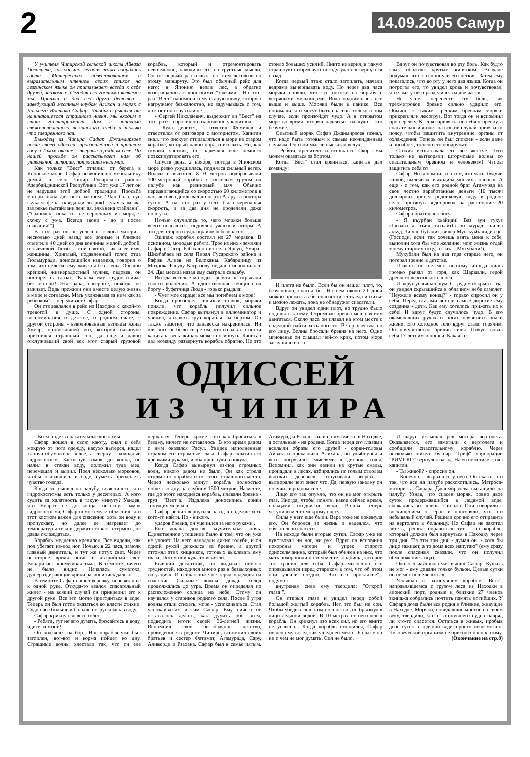2
14.09.2005 Самур
У учителя Чипирской сельской школы Айваза Гюлалиева, как обычно, сегодня тоже собрались гости. Интересным повествованием и выразительным чтением своих стихов на лезгинском языке он притягивает всегда к себе друзей, знакомых. Сегодня его гостями являемся мы. Пришли и два его друга детства - заведующий местным клубом Алихан и моряк с Дальнего Востока Сафар. Чтобы скрыться от начинающегося страшного ливня, мы входим в этот гостеприимный дом с запахами свежеиспеченного лезгинского хлеба и только что заваренного чая.
Выходец из Чипира Сафар Джанмирзоев после своей одиссеи, произошедшей в прошлом году в Тихом океане, - впервые в родном селе. По нашей просьбе он рассказывает нам об уникальной истории, потрясшей весь мир.
Как только "Вест" отчалил от берега в Японское море, Сафар позвонил по мобильнику домой, в село Чипир Гусарского района Азербайджанской Республики. Вот уже 17 лет он не нарушал этой доброй традиции. Просьба матери была для него законом: "Чан бала, вун гьуьлел фена хкведалди зи рикI куьтягь жезва, заз рекье гьатайлани зенг ая, элкъвена хтайлани". ("Сыночек, пока ты не вернешься из моря, я схожу с ума. Всегда звони - до и после плавания!")
В этот раз он не услышал голоса матери - несколько дней назад все родные и близкие отметили 40 дней со дня кончины милой, доброй, отзывчивой Тютю - этой святой, как и ее имя, женщины. Хриплый, подавленный голос отца Гюльмурада, доносящийся издалека, говорил о том, что нелегко ему живется без жены. Обычно крепкий, жизнерадостный мужик, овдовев, он постарел на глазах. "Как же ему трудно сейчас без матери! Эта рана, наверное, никогда не заживет. Ведь прожили они вместе целую жизнь в мире и согласии. Мать ухаживала за ним как за ребенком", - переживает Сафар.
Он отправлялся в рейс из Находки с какой-то тревогой в душе. С одной стороны, воспоминания о детстве, о родном очаге, с другой стороны - взволнованные взгляды жены Хумар, провожавшей его, которой накануне приснился страшный сон, да еще и давно отслуживший свой век этот старый грузовой корабль, который и отремонтировать невозможно, наводили его на грустные мысли. Он не первый раз плавал на этом лесовозе по этому маршруту. Это был обычный рейс для него: в Японию везли лес, а обратно возвращались с японскими "тачками". На этот раз "Вест" напоминал ему старую клячу, которую нагружают безжалостно, не задумываясь о том, дотянет она груз или нет.
- Сергей Николаевич, выдержит ли "Вест" на этот раз? - спросил он озабоченно у капитана.
- Куда денется, - ответил Фомичев и отвертелся от разговора с мотористом. Капитан знал, что рискует отправляться в море на старом корабле, который давно пора списывать. Но, как скупой частник, он надеялся еще немного поэксплуатировать его.
Спустя день, 2 ноября, погода в Японском море резко ухудшилась, поднялся сильный ветер. Волны с высотою 8-10 метров подбрасывали 100-метровый корабль с тяжелым грузом на палубе как резиновый мяч. Обычно передвигающийся со скоростью 60 километров в час, лесовоз доплывал до порта Атару за полтора суток. А на этот раз у него была черепашья скорость, и за два дня не проделали даже полпути.
Ночью случилось то, чего моряки больше всего опасаются: поднялся ужасный шторм. А это для старого судна крайне небезопасно.
Экипаж корабля состоял из 27 моряков. В основном, молодые ребята. Трое из них - земляки Сафара: Тагир Бабаханов из села Яргун, Умарат Шихбабаев из села Пирал Гусарского района и Рафик Алиев из Белоканы. Кабардинцу из Моздока Расулу Катразову недавно исполнилось 24. Два месяца назад ему сыграли свадьбу.
Всегда веселые молодые ребята не скрывали своего волнения. А единственная женщина на борту - буфетчица Люда - горько рыдала:
- Чует мое сердце: все мы погибнем в море!
Когда произошел сильный толчок, моряки поняли, что корабль получил сильное повреждение. Сафар выглянул в иллюминатор и увидел, что весь груз корабля -за бортом. Он также заметил, что занавеска накренилась. Ни для кого не было секретом, что из-за халатности капитана весь экипаж может погибнуть. Капитан дал команду развернуть корабль обратно. Но это стоило больших усилий. Никто не верил, в такую страшную штормовую погоду удастся вернуться назад.
Когда первый этаж стало затоплять, начали ведрами вычерпывать воду. Но через два часа моряки поняли, что это похоже на борьбу с ветряными мельницами. Вода поднималась все выше и выше. Моряки были в панике. Все понимали, что могут быть спасены только в том случае, если произойдет чудо. А в открытом море во время шторма надеяться на чудо - это безумие.
Опытный моряк Сафар Джанмирзоев понял, что надо быть готовым к самым неожиданным случаям. Он свои мысли высказал вслух:
- Ребята, крепитесь и готовьтесь. Скоро мы можем оказаться за бортом.
Когда "Вест" стал крениться, капитан дал команду:
И плота не было. Если бы он нашел плот, то, безусловно, спасся бы. На нем около 20 дней можно прожить в безопасности: есть еда и питье и можно лежать, пока не обнаружат спасатели.
Вдруг он увидел один плот, но трудно было подплыть к нему. Огромные бревна мешали ему двигаться. Около часа он плавал на этом месте с надеждой найти хоть кого-то. Ветер хлестал по его лицу. Волны бросали бревна на него. Одно мгновенье он слышал чей-то крик, потом море заглушило и его.
Вдруг он почувствовал во рту боль. Как будто язык обожгло крутым кипятком. Вначале подумал, что это лопнули его легкие. Затем ему показалось, что во рту у него два языка. Когда он потрогал его, то увидел кровь и почувствовал, что язык у него разделился на две части.
Не успел перенести эту боль, как трехметровое бревно сильно ударило его. Обычно к таким крепким бревнам моряки прикрепляли лесогруз. Вот тогда он и вспомнил про веревку. Крепко привязал он себя к бревну, а спасательный жилет на всякий случай привязал к поясу, чтобы защитить внутренние органы от охлаждения. Теперь он был спокоен - если даже и погибнет, то тело его обнаружат.
Стихия испытывала его все жестче. Чего только не вытворяли штормовые волны со спасательным бревном и человеком! Чтобы защитить себя от
Сафар. Но вспомнил и о том, что мать, будучи живой, вылечила, выходила многих больных. А еще - о том, как его родной брат Агамурад на свои честно заработанные деньги (10 тысяч долларов) провел родниковую воду в родное село, протянув водопровод на расстояние 20 километров.
Сафар обратился к богу:
- Я къурбан хьайиди! Ваз зун тухуз кIанзаватIа, гьич тахьайтIа зи мурад кьилиз акъуд. Зи чан бубадиз, вилер Муьгьуьбалидиз це. (Господи, если так хочешь взять меня к себе, выполни хотя бы мое желание: мою жизнь отдай моему старому отцу, а глаза - Мухубали!).
Мухубали был на два года старше него, он потерял зрение в детстве.
Плакать он не мог, поэтому иногда лишь громко рычал от горя, как Шарвили, герой древнего лезгинского эпоса.
И вдруг услышал шум. С трудом открыв глаза, он увидел скрывшийся в облачном небе самолет. "Неужели всему конец?" - горько спросил он у себя. Перед глазами встали самые дорогие ему создания - дети. Как ему хотелось прижать их к себе! И вдруг будто случилось чудо. В его окаменевших руках и ногах появились знаки жизни. Его холодное тело вдруг стало горячим. Он почувствовал прилив силы. Почувствовал себя 17-летним юношей. Какая-то
ОДИССЕЙ
ИЗ ЧИПИРА
- Всем надеть спасательные костюмы!
Сафар вошел в свою каюту, снял с себя мокрую от пота одежду, насухо вытерся, надел хлопчатобумажное белье, а сверху - холодный гидрокостюм. Застегнув замок до конца, он налил в стакан воду, положил туда мед, перемешал и выпил. Поел несколько морковок, чтобы оказавшись в воде, суметь преодолеть чувство голода.
Когда он вышел на палубу, выяснилось, что гидрокостюмы есть только у десятерых. А кого судить за халатность в такую минуту? Увидев, что Умарат не до конца застегнул замок гидрокостюма, Сафар помог ему и объяснил, что этот костюм важен для спасения: хоть он воду и пропускает, но далее ее нагревает до температуры тела и держит его как в термосе, не давая охлаждаться.
Корабль медленно кренился. Все видели, как пол убегает из-под ног. Ночью, в 22 часа, замолк главный двигатель, и тут же потух свет. Через некоторое время погас и аварийный свет. Воцарилась кромешная тьма. В темноте ничего не было видно. Началась суматоха, душераздирающие крики разносились далеко.
В темноте Сафар нашел веревку, перевязал ее к одной руке. Откуда-то взялся спасательный жилет - на всякий случай он прикрепил его к другой руке. Все это могло пригодиться в воде. Теперь он был готов оказаться во власти стихии. Судно все больше и больше погружалась в воду.
Сафар крикнул во весь голос:
- Ребята, тут нечего думать, бросайтесь в воду, идите за мной!
Он поднялся на борт. Нос корабля уже был затоплен, вот-вот и корма пойдет ко дну. Страшные волны хлестали так, что он еле держался. Теперь, кроме того как броситься в бездну, ничего не оставалось. В это время рядом с ним оказался Расул. Увидев наполненные страхом его огромные глаза, Сафар схватил его крепкими руками, и оба прыгнули в никуда.
Когда Сафар вынырнул из-под огромных волн, никого рядом не было. Он как стрела отплыл от корабля и от этого страшного места. Через несколько минут корабль полностью пошел ко дну, на глубину 1500 метров. На месте, где до этого находился корабль, плавали бревна - груз "Вест"а. Издалека доносились крики тонущих моряков.
Сафар решил вернуться назад в надежде хоть кого-то найти. Но - никого.
ударов бревна, он уцепился за него руками .
Его ждала долгая, мучительная ночь. Единственное утешение было в том, что он уже не утонет. На него нападали дикие голуби, и он одной рукой держался за бревно, а другой отгонял этих хищников, готовых выклевать ему глаза. Потом они куда-то исчезли.
Бывший десантник, он видывал немало трудностей, находился много раз в безвыходных ситуациях. И сейчас тоже не терял надежды на спасение. Сильные волны, дождь, холод продолжались до утра. Время он определял по расположению солнца на небе. Этому он научился у стариков родного села. После 9 утра волны стали стихать, море - успокаиваться. Стал успокаиваться и сам Сафар. Ему ничего не оставалось делать, как думать обо всем, подводить итоги своей 36-летней жизни. Вспомнил свое безоблачное детство, проведенное в родном Чипире, вспомнил своих братьев и сестер Фатимат, Агамурада, Сару, Аливерди и Рзахана. Сафар был в семье пятым. Агамурад и Рзахан жили с ним вместе в Находке, а остальные - на родине. Когда перед его глазами всплыли образы его друзей - сорви-головы Айваза и проказника Алихана, он улыбнулся и весь погрузился мыслями в детские годы. Вспомнил, как они лазили на крутые скалы, пропадали в лесах, взбирались по голым стволам высоких деревьев, отпугивали зверей - вытворяли черт знает что. Да, первую закалку он получил в родном селе.
Лицо его так опухло, что он не мог открыть глаз. Иногда, чтобы понять, какое сейчас время, пальцами отодвигал веки. Волны теперь уступили место мокрому снегу.
Силы у него еще были. Вера тоже не покинула его. Он боролся за жизнь и надеялся, что обязательно спасется.
На исходе были вторые сутки. Сафар уже не чувствовал ни ног, ни рук. Вдруг он вспомнил похороны матери и упрек старого односельчанина, который был обижен на них, что мать похоронили на том месте кладбища, которое тот хранил для себя. Сафар мысленно все оправдывался перед стариком в том, что об этом они узнали поздно. "Это его проклятие",- подумал
внутреняя сила ему твердила: "Открой глаза!".
Он открыл глаза и увидел перед собой большой желтый корабль. Нет, это был не сон. Чтобы убедиться в этом полностью, он брызнул в лицо ледяной водой. В 10 метрах от него плыл корабль. Он крикнул изо всех сил, но его никто не услышал. Когда корабль отдалился, Сафар глядел ему вслед как ушедшей мечте. Больше он ни о чем не мог думать. Сил не было.
И вдруг услышал рев мотора вертолета. Оказывается, его заметили с вертолета и сообщили спасательному кораблю. Через несколько минут буксир "Гриф" корпорации "РИМСКО" вернулся назад. На его мостике стоял капитан.
- Ты живой? - спросил он.
- Конечно, - вырвалось у него. Он сказал это так, что все на палубе расхохотались. Матроса-моториста Сафара Джанмирзоева вытащили на палубу. Узнав, что спасен моряк, ровно двое суток продержавшийся в ледяной воде, сбежались все члены экипажа. Они говорили с восхищением о герое и повторяли, что это небывалый случай. Решили срочно его отправить на вертолете в больницу. Но Сафар не захотел лететь, решил оправиться тут - на корабле, который должен был вернуться в Находку через три дня. "За эти три дня, - думал он, - хотя бы лицо заживет, а то дома всех напугаю" (ему сразу после спасения сказали, что он получил обморожение лица).
Около 5 чайников чая выпил Сафар. Кушать не мог - ему давали только бульон. Целые сутки он не мог пошевелиться.
Услышав о затонувшем корабле "Вест", направлявшемся с грузом леса из Находки в японский порт, родные и близкие 27 членов экипажа собрались почтить память погибших. У Сафара дома были вся родня и близкие, живущие в Находке. Моряки, повидавшие многое на своем веку, твердили, что с затонувшего судна навряд ли кто-то спасется. Остаться в живых, пробыв двое суток в ледяной воде, просто невозможно. Человеческий организм не приспособлен к этому.
(Окончание на стр.8)